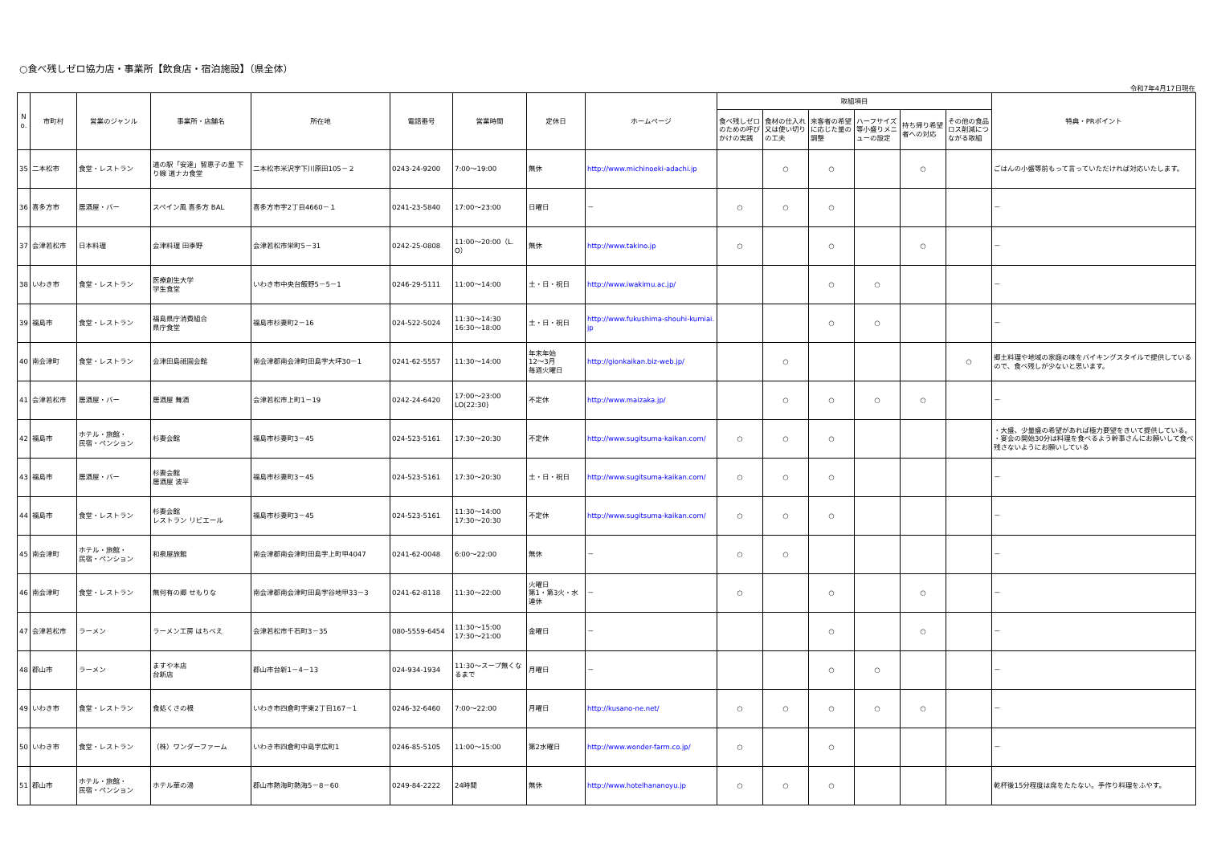○食べ残しゼロ協力店・事業所【飲食店・宿泊施設】（県全体）
令和7年4月17日現在
| No. | 市町村 | 営業のジャンル | 事業所・店舗名 | 所在地 | 電話番号 | 営業時間 | 定休日 | ホームページ | 取組項目 | | | | | | 特典・PRポイント |
| --- | --- | --- | --- | --- | --- | --- | --- | --- | --- | --- | --- | --- | --- | --- | --- |
| | | | | | | | | | 食べ残しゼロのための呼びかけの実践 | 食材の仕入れ又は使い切りの工夫 | 来客者の希望に応じた量の調整 | ハーフサイズ等小盛りメニューの設定 | 持ち帰り希望者への対応 | その他の食品ロス削減につながる取組 | |
| 35 | 二本松市 | 食堂・レストラン | 道の駅「安達」智恵子の里 下り線 道ナカ食堂 | 二本松市米沢字下川原田105－２ | 0243-24-9200 | 7:00～19:00 | 無休 | http://www.michinoeki-adachi.jp | | ○ | ○ | | ○ | | ごはんの小盛等前もって言っていただければ対応いたします。 |
| 36 | 喜多方市 | 居酒屋・バー | スペイン風 喜多方 BAL | 喜多方市字2丁目4660－１ | 0241-23-5840 | 17:00～23:00 | 日曜日 | － | ○ | ○ | ○ | | | | － |
| 37 | 会津若松市 | 日本料理 | 会津料理 田季野 | 会津若松市栄町5－31 | 0242-25-0808 | 11:00～20:00（L.O） | 無休 | http://www.takino.jp | ○ | | ○ | | ○ | | － |
| 38 | いわき市 | 食堂・レストラン | 医療創生大学 学生食堂 | いわき市中央台飯野5－5－1 | 0246-29-5111 | 11:00～14:00 | 土・日・祝日 | http://www.iwakimu.ac.jp/ | | | ○ | ○ | | | － |
| 39 | 福島市 | 食堂・レストラン | 福島県庁消費組合 県庁食堂 | 福島市杉妻町2－16 | 024-522-5024 | 11:30～14:30 16:30～18:00 | 土・日・祝日 | http://www.fukushima-shouhi-kumiai.jp | | | ○ | ○ | | | － |
| 40 | 南会津町 | 食堂・レストラン | 会津田島祇園会館 | 南会津郡南会津町田島字大坪30－1 | 0241-62-5557 | 11:30～14:00 | 年末年始 12～3月 毎週火曜日 | http://gionkaikan.biz-web.jp/ | | ○ | | | | ○ | 郷土料理や地域の家庭の味をバイキングスタイルで提供しているので、食べ残しが少ないと思います。 |
| 41 | 会津若松市 | 居酒屋・バー | 居酒屋 舞酒 | 会津若松市上町1－19 | 0242-24-6420 | 17:00～23:00 LO(22:30) | 不定休 | http://www.maizaka.jp/ | | ○ | ○ | ○ | ○ | | － |
| 42 | 福島市 | ホテル・旅館・ 民宿・ペンション | 杉妻会館 | 福島市杉妻町3－45 | 024-523-5161 | 17:30～20:30 | 不定休 | http://www.sugitsuma-kaikan.com/ | ○ | ○ | ○ | | | | ・大盛、少量盛の希望があれば極力要望をきいて提供している。 ・宴会の開始30分は料理を食べるよう幹事さんにお願いして食べ残さないようにお願いしている |
| 43 | 福島市 | 居酒屋・バー | 杉妻会館 居酒屋 波平 | 福島市杉妻町3－45 | 024-523-5161 | 17:30～20:30 | 土・日・祝日 | http://www.sugitsuma-kaikan.com/ | ○ | ○ | ○ | | | | － |
| 44 | 福島市 | 食堂・レストラン | 杉妻会館 レストラン リビエール | 福島市杉妻町3－45 | 024-523-5161 | 11:30～14:00 17:30～20:30 | 不定休 | http://www.sugitsuma-kaikan.com/ | ○ | ○ | ○ | | | | － |
| 45 | 南会津町 | ホテル・旅館・ 民宿・ペンション | 和泉屋旅館 | 南会津郡南会津町田島字上町甲4047 | 0241-62-0048 | 6:00～22:00 | 無休 | － | ○ | ○ | | | | | － |
| 46 | 南会津町 | 食堂・レストラン | 無何有の郷 せもりな | 南会津郡南会津町田島字谷地甲33－3 | 0241-62-8118 | 11:30～22:00 | 火曜日 第1・第3火・水連休 | － | ○ | | ○ | | ○ | | － |
| 47 | 会津若松市 | ラーメン | ラーメン工房 はちべえ | 会津若松市千石町3－35 | 080-5559-6454 | 11:30～15:00 17:30～21:00 | 金曜日 | － | | | ○ | | ○ | | － |
| 48 | 郡山市 | ラーメン | ますや本店 台新店 | 郡山市台新1－4－13 | 024-934-1934 | 11:30～スープ無くなるまで | 月曜日 | － | | | ○ | ○ | | | － |
| 49 | いわき市 | 食堂・レストラン | 食処くさの根 | いわき市四倉町字東2丁目167－1 | 0246-32-6460 | 7:00～22:00 | 月曜日 | http://kusano-ne.net/ | ○ | ○ | ○ | ○ | ○ | | － |
| 50 | いわき市 | 食堂・レストラン | （株）ワンダーファーム | いわき市四倉町中島字広町1 | 0246-85-5105 | 11:00～15:00 | 第2水曜日 | http://www.wonder-farm.co.jp/ | ○ | | ○ | | | | － |
| 51 | 郡山市 | ホテル・旅館・ 民宿・ペンション | ホテル華の湯 | 郡山市熱海町熱海5－8－60 | 0249-84-2222 | 24時間 | 無休 | http://www.hotelhananoyu.jp | ○ | ○ | ○ | | | | 乾杯後15分程度は席をたたない。手作り料理をふやす。 |